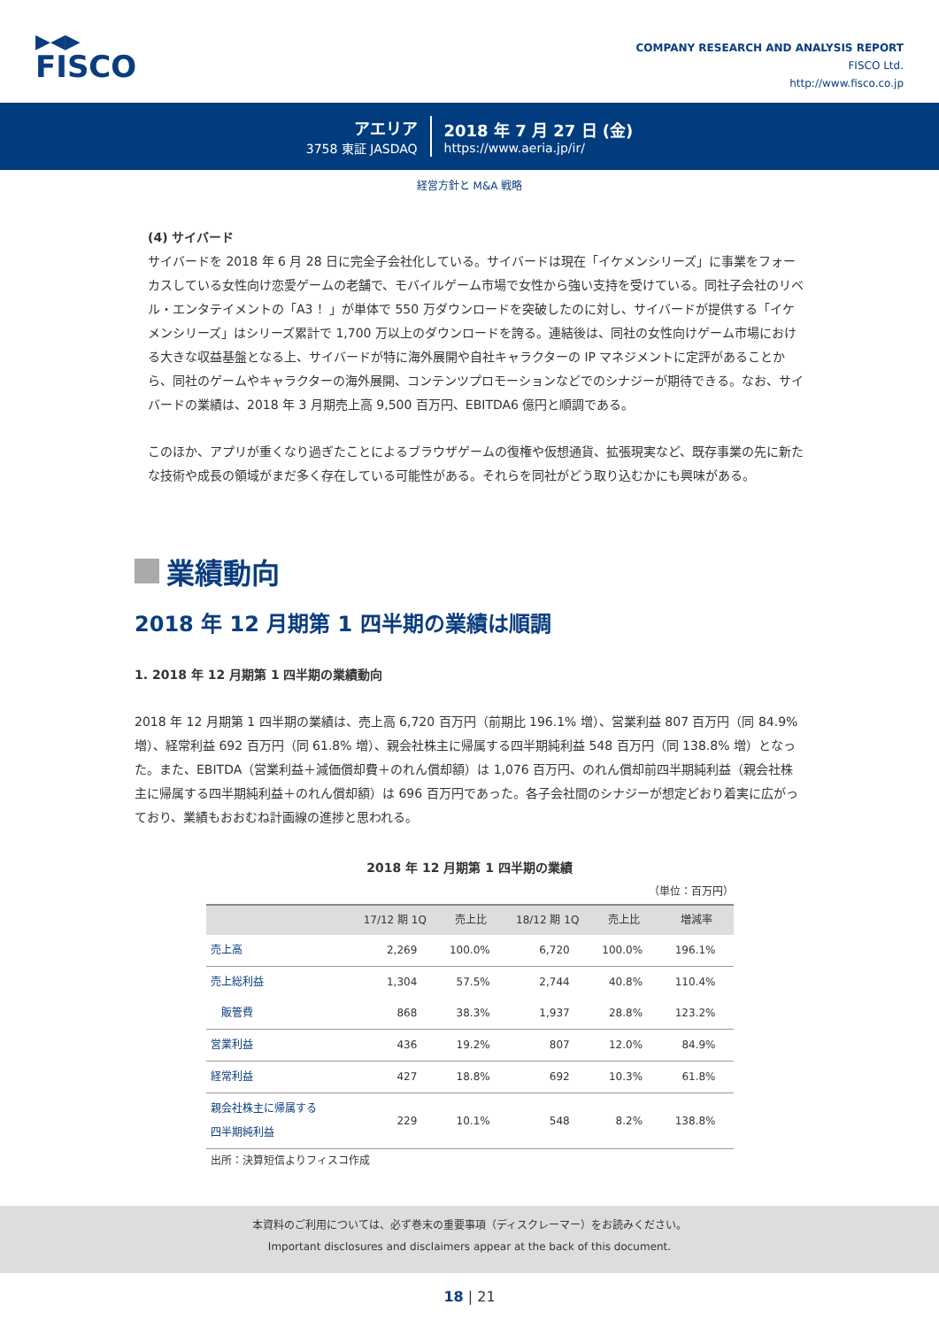▶◀▶
FISCO
COMPANY RESEARCH AND ANALYSIS REPORT
FISCO Ltd.
http://www.fisco.co.jp
アエリア
3758 東証 JASDAQ
2018 年 7 月 27 日 (金)
https://www.aeria.jp/ir/
経営方針と M&A 戦略
(4) サイバード
サイバードを 2018 年 6 月 28 日に完全子会社化している。サイバードは現在「イケメンシリーズ」に事業をフォーカスしている女性向け恋愛ゲームの老舗で、モバイルゲーム市場で女性から強い支持を受けている。同社子会社のリベル・エンタテイメントの「A3 ！」が単体で 550 万ダウンロードを突破したのに対し、サイバードが提供する「イケメンシリーズ」はシリーズ累計で 1,700 万以上のダウンロードを誇る。連結後は、同社の女性向けゲーム市場における大きな収益基盤となる上、サイバードが特に海外展開や自社キャラクターの IP マネジメントに定評があることから、同社のゲームやキャラクターの海外展開、コンテンツプロモーションなどでのシナジーが期待できる。なお、サイバードの業績は、2018 年 3 月期売上高 9,500 百万円、EBITDA6 億円と順調である。
このほか、アプリが重くなり過ぎたことによるブラウザゲームの復権や仮想通貨、拡張現実など、既存事業の先に新たな技術や成長の領域がまだ多く存在している可能性がある。それらを同社がどう取り込むかにも興味がある。
業績動向
2018 年 12 月期第 1 四半期の業績は順調
1. 2018 年 12 月期第 1 四半期の業績動向
2018 年 12 月期第 1 四半期の業績は、売上高 6,720 百万円（前期比 196.1% 増）、営業利益 807 百万円（同 84.9% 増）、経常利益 692 百万円（同 61.8% 増）、親会社株主に帰属する四半期純利益 548 百万円（同 138.8% 増）となった。また、EBITDA（営業利益＋減価償却費＋のれん償却額）は 1,076 百万円、のれん償却前四半期純利益（親会社株主に帰属する四半期純利益＋のれん償却額）は 696 百万円であった。各子会社間のシナジーが想定どおり着実に広がっており、業績もおおむね計画線の進捗と思われる。
2018 年 12 月期第 1 四半期の業績
（単位：百万円）
| | 17/12 期 1Q | 売上比 | 18/12 期 1Q | 売上比 | 増減率 |
| --- | --- | --- | --- | --- | --- |
| 売上高 | 2,269 | 100.0% | 6,720 | 100.0% | 196.1% |
| 売上総利益 | 1,304 | 57.5% | 2,744 | 40.8% | 110.4% |
| 販管費 | 868 | 38.3% | 1,937 | 28.8% | 123.2% |
| 営業利益 | 436 | 19.2% | 807 | 12.0% | 84.9% |
| 経常利益 | 427 | 18.8% | 692 | 10.3% | 61.8% |
| 親会社株主に帰属する 四半期純利益 | 229 | 10.1% | 548 | 8.2% | 138.8% |
出所：決算短信よりフィスコ作成
本資料のご利用については、必ず巻末の重要事項（ディスクレーマー）をお読みください。
Important disclosures and disclaimers appear at the back of this document.
18 | 21